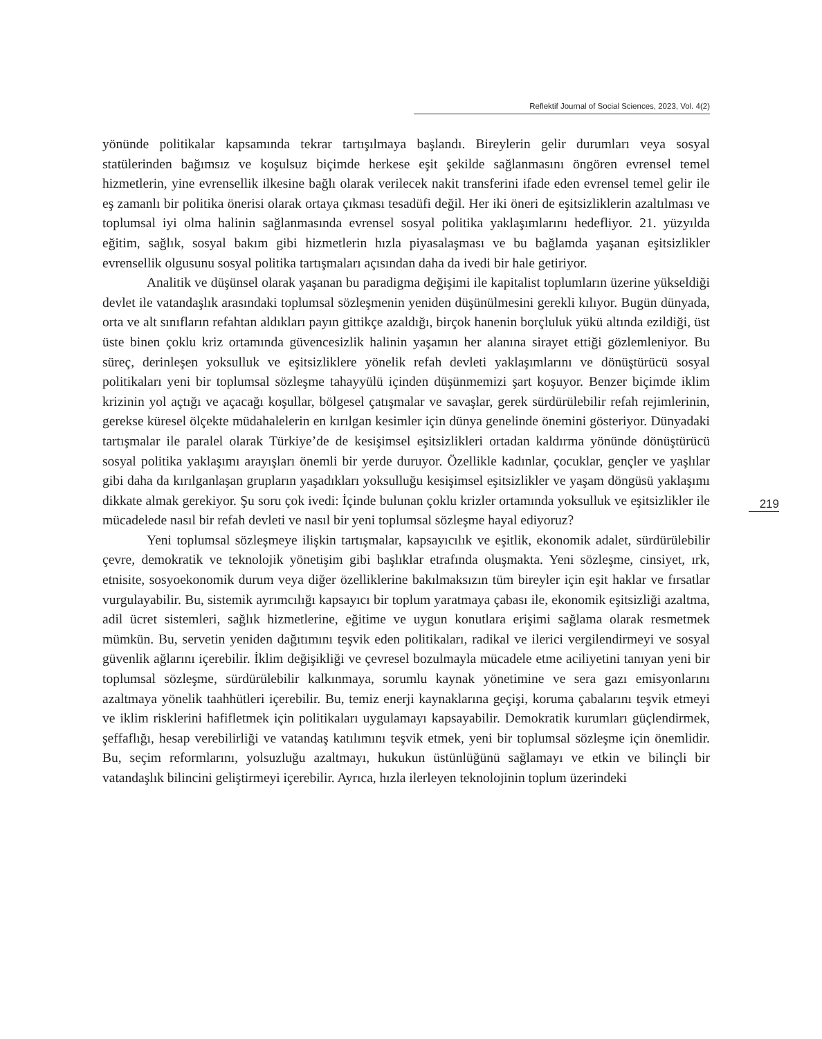Reflektif Journal of Social Sciences, 2023, Vol. 4(2)
yönünde politikalar kapsamında tekrar tartışılmaya başlandı. Bireylerin gelir durumları veya sosyal statülerinden bağımsız ve koşulsuz biçimde herkese eşit şekilde sağlanmasını öngören evrensel temel hizmetlerin, yine evrensellik ilkesine bağlı olarak verilecek nakit transferini ifade eden evrensel temel gelir ile eş zamanlı bir politika önerisi olarak ortaya çıkması tesadüfi değil. Her iki öneri de eşitsizliklerin azaltılması ve toplumsal iyi olma halinin sağlanmasında evrensel sosyal politika yaklaşımlarını hedefliyor. 21. yüzyılda eğitim, sağlık, sosyal bakım gibi hizmetlerin hızla piyasalaşması ve bu bağlamda yaşanan eşitsizlikler evrensellik olgusunu sosyal politika tartışmaları açısından daha da ivedi bir hale getiriyor.
Analitik ve düşünsel olarak yaşanan bu paradigma değişimi ile kapitalist toplumların üzerine yükseldiği devlet ile vatandaşlık arasındaki toplumsal sözleşmenin yeniden düşünülmesini gerekli kılıyor. Bugün dünyada, orta ve alt sınıfların refahtan aldıkları payın gittikçe azaldığı, birçok hanenin borçluluk yükü altında ezildiği, üst üste binen çoklu kriz ortamında güvencesizlik halinin yaşamın her alanına sirayet ettiği gözlemleniyor. Bu süreç, derinleşen yoksulluk ve eşitsizliklere yönelik refah devleti yaklaşımlarını ve dönüştürücü sosyal politikaları yeni bir toplumsal sözleşme tahayyülü içinden düşünmemizi şart koşuyor. Benzer biçimde iklim krizinin yol açtığı ve açacağı koşullar, bölgesel çatışmalar ve savaşlar, gerek sürdürülebilir refah rejimlerinin, gerekse küresel ölçekte müdahalelerin en kırılgan kesimler için dünya genelinde önemini gösteriyor. Dünyadaki tartışmalar ile paralel olarak Türkiye’de de kesişimsel eşitsizlikleri ortadan kaldırma yönünde dönüştürücü sosyal politika yaklaşımı arayışları önemli bir yerde duruyor. Özellikle kadınlar, çocuklar, gençler ve yaşlılar gibi daha da kırılganlaşan grupların yaşadıkları yoksulluğu kesişimsel eşitsizlikler ve yaşam döngüsü yaklaşımı dikkate almak gerekiyor. Şu soru çok ivedi: İçinde bulunan çoklu krizler ortamında yoksulluk ve eşitsizlikler ile mücadelede nasıl bir refah devleti ve nasıl bir yeni toplumsal sözleşme hayal ediyoruz?
Yeni toplumsal sözleşmeye ilişkin tartışmalar, kapsayıcılık ve eşitlik, ekonomik adalet, sürdürülebilir çevre, demokratik ve teknolojik yönetişim gibi başlıklar etrafında oluşmakta. Yeni sözleşme, cinsiyet, ırk, etnisite, sosyoekonomik durum veya diğer özelliklerine bakılmaksızın tüm bireyler için eşit haklar ve fırsatlar vurgulayabilir. Bu, sistemik ayrımcılığı kapsayıcı bir toplum yaratmaya çabası ile, ekonomik eşitsizliği azaltma, adil ücret sistemleri, sağlık hizmetlerine, eğitime ve uygun konutlara erişimi sağlama olarak resmetmek mümkün. Bu, servetin yeniden dağıtımını teşvik eden politikaları, radikal ve ilerici vergilendirmeyi ve sosyal güvenlik ağlarını içerebilir. İklim değişikliği ve çevresel bozulmayla mücadele etme aciliyetini tanıyan yeni bir toplumsal sözleşme, sürdürülebilir kalkınmaya, sorumlu kaynak yönetimine ve sera gazı emisyonlarını azaltmaya yönelik taahhütleri içerebilir. Bu, temiz enerji kaynaklarına geçişi, koruma çabalarını teşvik etmeyi ve iklim risklerini hafifletmek için politikaları uygulamayı kapsayabilir. Demokratik kurumları güçlendirmek, şeffaflığı, hesap verebilirliği ve vatandaş katılımını teşvik etmek, yeni bir toplumsal sözleşme için önemlidir. Bu, seçim reformlarını, yolsuzluğu azaltmayı, hukukun üstünlüğünü sağlamayı ve etkin ve bilinçli bir vatandaşlık bilincini geliştirmeyi içerebilir. Ayrıca, hızla ilerleyen teknolojinin toplum üzerindeki
219